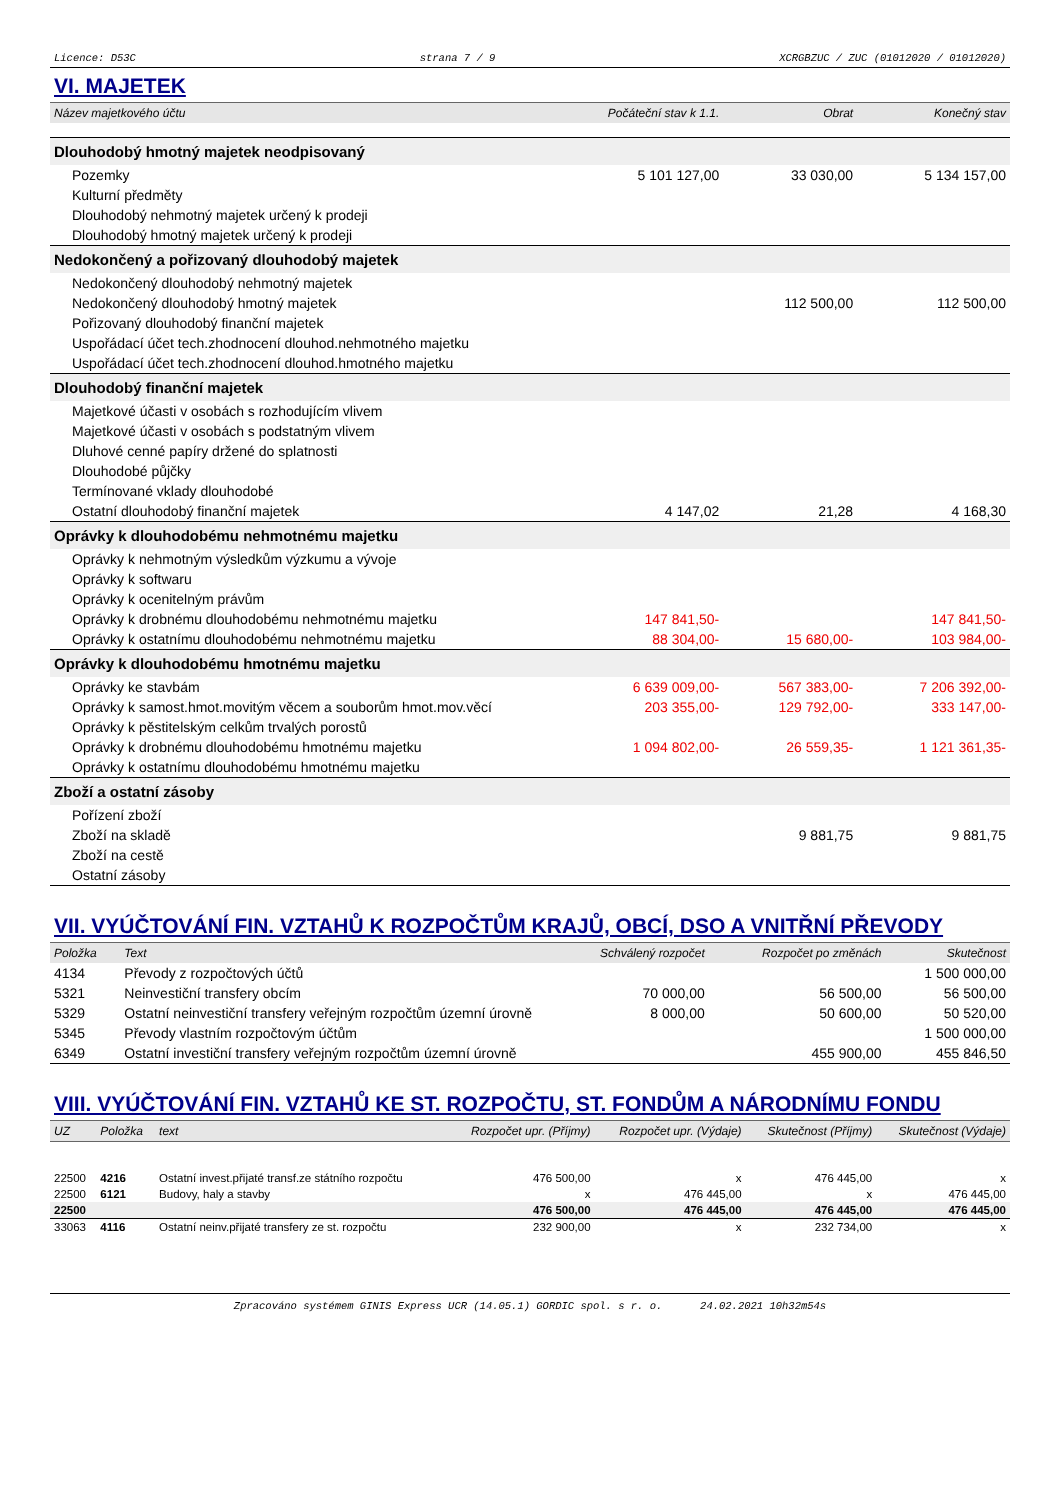Licence: D53C strana 7 / 9 XCRGBZUC / ZUC (01012020 / 01012020)
VI. MAJETEK
| Název majetkového účtu | Počáteční stav k 1.1. | Obrat | Konečný stav |
| --- | --- | --- | --- |
| Dlouhodobý hmotný majetek neodpisovaný | | | |
| Pozemky | 5 101 127,00 | 33 030,00 | 5 134 157,00 |
| Kulturní předměty | | | |
| Dlouhodobý nehmotný majetek určený k prodeji | | | |
| Dlouhodobý hmotný majetek určený k prodeji | | | |
| Nedokončený a pořizovaný dlouhodobý majetek | | | |
| Nedokončený dlouhodobý nehmotný majetek | | | |
| Nedokončený dlouhodobý hmotný majetek | | 112 500,00 | 112 500,00 |
| Pořizovaný dlouhodobý finanční majetek | | | |
| Uspořádací účet tech.zhodnocení dlouhod.nehmotného majetku | | | |
| Uspořádací účet tech.zhodnocení dlouhod.hmotného majetku | | | |
| Dlouhodobý finanční majetek | | | |
| Majetkové účasti v osobách s rozhodujícím vlivem | | | |
| Majetkové účasti v osobách s podstatným vlivem | | | |
| Dluhové cenné papíry držené do splatnosti | | | |
| Dlouhodobé půjčky | | | |
| Termínované vklady dlouhodobé | | | |
| Ostatní dlouhodobý finanční majetek | 4 147,02 | 21,28 | 4 168,30 |
| Oprávky k dlouhodobému nehmotnému majetku | | | |
| Oprávky k nehmotným výsledkům výzkumu a vývoje | | | |
| Oprávky k softwaru | | | |
| Oprávky k ocenitelným právům | | | |
| Oprávky k drobnému dlouhodobému nehmotnému majetku | 147 841,50- | | 147 841,50- |
| Oprávky k ostatnímu dlouhodobému nehmotnému majetku | 88 304,00- | 15 680,00- | 103 984,00- |
| Oprávky k dlouhodobému hmotnému majetku | | | |
| Oprávky ke stavbám | 6 639 009,00- | 567 383,00- | 7 206 392,00- |
| Oprávky k samost.hmot.movitým věcem a souborům hmot.mov.věcí | 203 355,00- | 129 792,00- | 333 147,00- |
| Oprávky k pěstitelským celkům trvalých porostů | | | |
| Oprávky k drobnému dlouhodobému hmotnému majetku | 1 094 802,00- | 26 559,35- | 1 121 361,35- |
| Oprávky k ostatnímu dlouhodobému hmotnému majetku | | | |
| Zboží a ostatní zásoby | | | |
| Pořízení zboží | | | |
| Zboží na skladě | | 9 881,75 | 9 881,75 |
| Zboží na cestě | | | |
| Ostatní zásoby | | | |
VII. VYÚČTOVÁNÍ FIN. VZTAHŮ K ROZPOČTŮM KRAJŮ, OBCÍ, DSO A VNITŘNÍ PŘEVODY
| Položka | Text | Schválený rozpočet | Rozpočet po změnách | Skutečnost |
| --- | --- | --- | --- | --- |
| 4134 | Převody z rozpočtových účtů | | | 1 500 000,00 |
| 5321 | Neinvestiční transfery obcím | 70 000,00 | 56 500,00 | 56 500,00 |
| 5329 | Ostatní neinvestiční transfery veřejným rozpočtům územní úrovně | 8 000,00 | 50 600,00 | 50 520,00 |
| 5345 | Převody vlastním rozpočtovým účtům | | | 1 500 000,00 |
| 6349 | Ostatní investiční transfery veřejným rozpočtům územní úrovně | | 455 900,00 | 455 846,50 |
VIII. VYÚČTOVÁNÍ FIN. VZTAHŮ KE ST. ROZPOČTU, ST. FONDŮM A NÁRODNÍMU FONDU
| UZ | Položka | text | Rozpočet upr. (Příjmy) | Rozpočet upr. (Výdaje) | Skutečnost (Příjmy) | Skutečnost (Výdaje) |
| --- | --- | --- | --- | --- | --- | --- |
| 22500 | 4216 | Ostatní invest.přijaté transf.ze státního rozpočtu | 476 500,00 | x | 476 445,00 | x |
| 22500 | 6121 | Budovy, haly a stavby | x | 476 445,00 | x | 476 445,00 |
| 22500 | | | 476 500,00 | 476 445,00 | 476 445,00 | 476 445,00 |
| 33063 | 4116 | Ostatní neinv.přijaté transfery ze st. rozpočtu | 232 900,00 | x | 232 734,00 | x |
Zpracováno systémem GINIS Express UCR (14.05.1) GORDIC spol. s r. o. 24.02.2021 10h32m54s